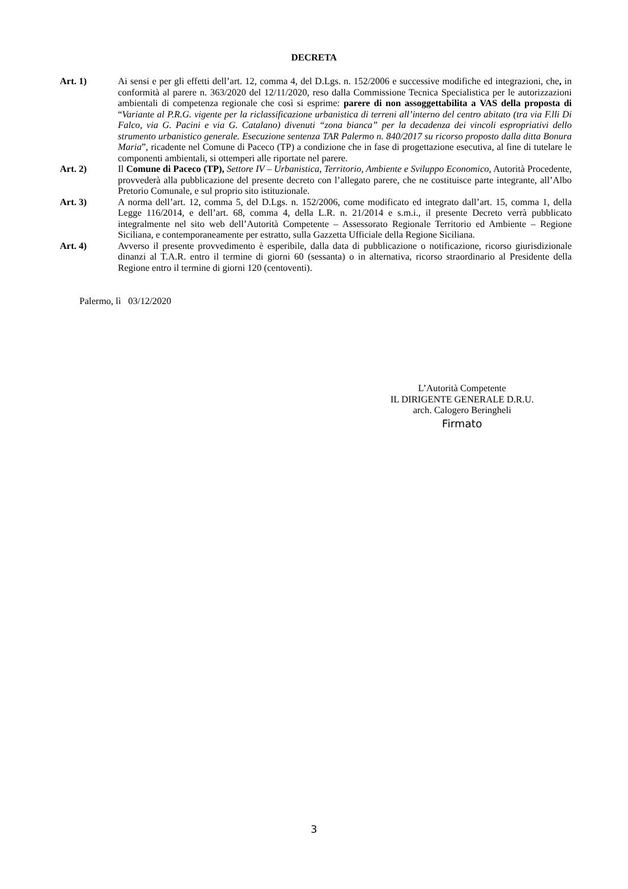DECRETA
Art. 1) Ai sensi e per gli effetti dell’art. 12, comma 4, del D.Lgs. n. 152/2006 e successive modifiche ed integrazioni, che, in conformità al parere n. 363/2020 del 12/11/2020, reso dalla Commissione Tecnica Specialistica per le autorizzazioni ambientali di competenza regionale che così si esprime: parere di non assoggettabilita a VAS della proposta di “Variante al P.R.G. vigente per la riclassificazione urbanistica di terreni all’interno del centro abitato (tra via F.lli Di Falco, via G. Pacini e via G. Catalano) divenuti “zona bianca” per la decadenza dei vincoli espropriativi dello strumento urbanistico generale. Esecuzione sentenza TAR Palermo n. 840/2017 su ricorso proposto dalla ditta Bonura Maria”, ricadente nel Comune di Paceco (TP) a condizione che in fase di progettazione esecutiva, al fine di tutelare le componenti ambientali, si ottemperi alle riportate nel parere.
Art. 2) Il Comune di Paceco (TP), Settore IV – Urbanistica, Territorio, Ambiente e Sviluppo Economico, Autorità Procedente, provvederà alla pubblicazione del presente decreto con l’allegato parere, che ne costituisce parte integrante, all’Albo Pretorio Comunale, e sul proprio sito istituzionale.
Art. 3) A norma dell’art. 12, comma 5, del D.Lgs. n. 152/2006, come modificato ed integrato dall’art. 15, comma 1, della Legge 116/2014, e dell’art. 68, comma 4, della L.R. n. 21/2014 e s.m.i., il presente Decreto verrà pubblicato integralmente nel sito web dell’Autorità Competente – Assessorato Regionale Territorio ed Ambiente – Regione Siciliana, e contemporaneamente per estratto, sulla Gazzetta Ufficiale della Regione Siciliana.
Art. 4) Avverso il presente provvedimento è esperibile, dalla data di pubblicazione o notificazione, ricorso giurisdizionale dinanzi al T.A.R. entro il termine di giorni 60 (sessanta) o in alternativa, ricorso straordinario al Presidente della Regione entro il termine di giorni 120 (centoventi).
Palermo, lì 03/12/2020
L’Autorità Competente
IL DIRIGENTE GENERALE D.R.U.
arch. Calogero Beringheli
Firmato
3